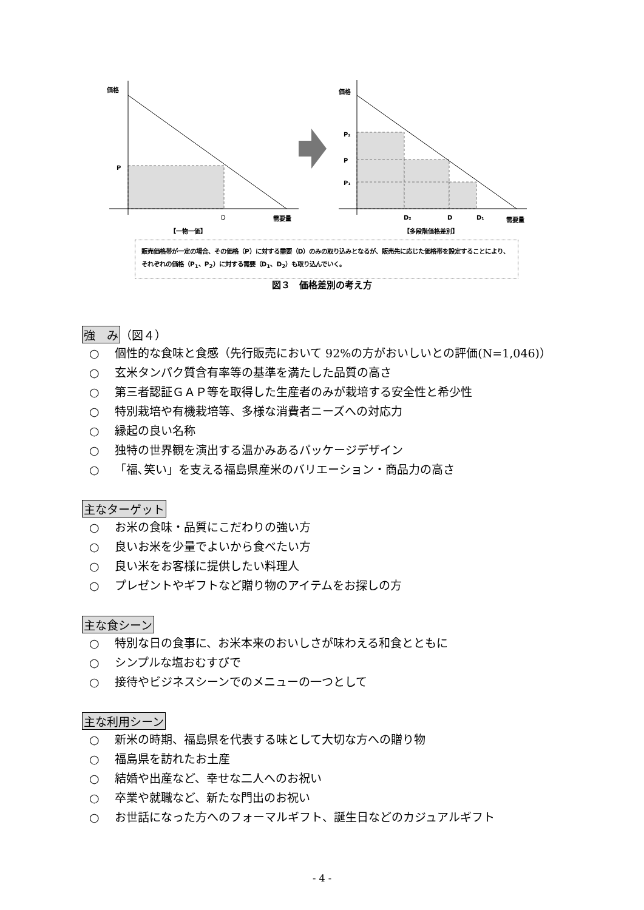価格
P
D
需要量
【一物一価】
価格
P₂
P
P₁
D₂
D
D₁
需要量
【多段階価格差別】
販売価格帯が一定の場合、その価格（P）に対する需要（D）のみの取り込みとなるが、販売先に応じた価格帯を設定することにより、それぞれの価格（P<sub>1</sub>、P<sub>2</sub>）に対する需要（D<sub>1</sub>、D<sub>2</sub>）も取り込んでいく。
図３　価格差別の考え方
強　み（図４）
○ 個性的な食味と食感（先行販売において 92%の方がおいしいとの評価(N=1,046)）
○ 玄米タンパク質含有率等の基準を満たした品質の高さ
○ 第三者認証ＧＡＰ等を取得した生産者のみが栽培する安全性と希少性
○ 特別栽培や有機栽培等、多様な消費者ニーズへの対応力
○ 縁起の良い名称
○ 独特の世界観を演出する温かみあるパッケージデザイン
○ 「福､笑い」を支える福島県産米のバリエーション・商品力の高さ
主なターゲット
○ お米の食味・品質にこだわりの強い方
○ 良いお米を少量でよいから食べたい方
○ 良い米をお客様に提供したい料理人
○ プレゼントやギフトなど贈り物のアイテムをお探しの方
主な食シーン
○ 特別な日の食事に、お米本来のおいしさが味わえる和食とともに
○ シンプルな塩おむすびで
○ 接待やビジネスシーンでのメニューの一つとして
主な利用シーン
○ 新米の時期、福島県を代表する味として大切な方への贈り物
○ 福島県を訪れたお土産
○ 結婚や出産など、幸せな二人へのお祝い
○ 卒業や就職など、新たな門出のお祝い
○ お世話になった方へのフォーマルギフト、誕生日などのカジュアルギフト
- 4 -